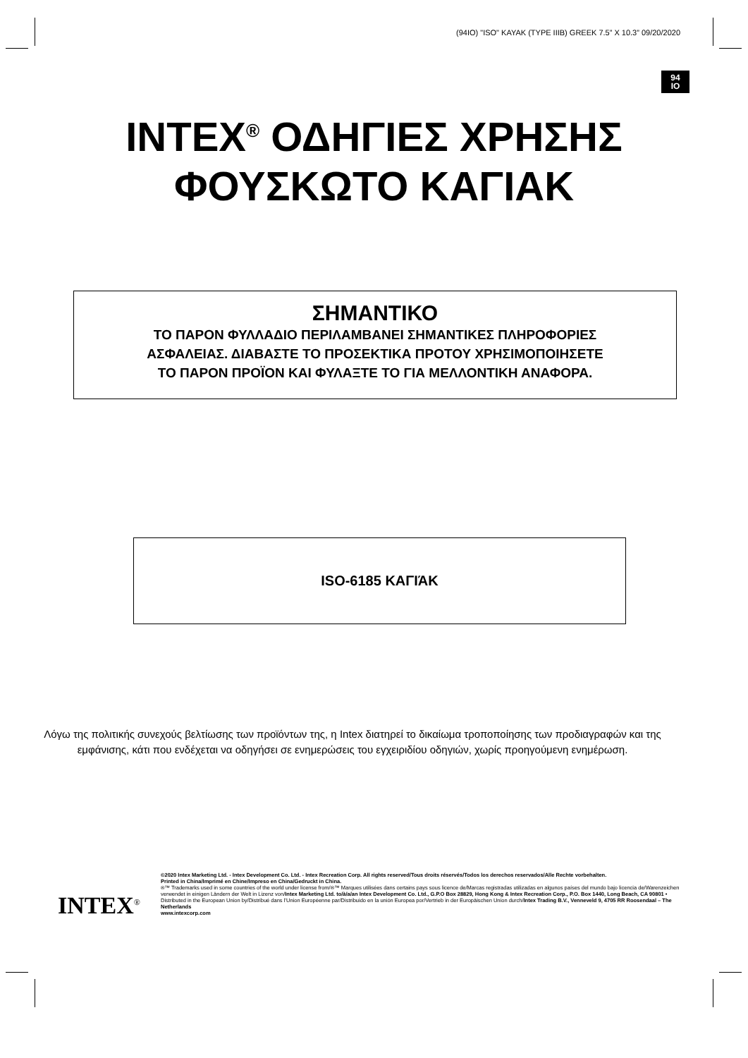(94IO) "ISO" KAYAK (TYPE IIIB) GREEK 7.5” X 10.3” 09/20/2020
94
IO
INTEX<sup>®</sup> ΟΔΗΓΙΕΣ ΧΡΗΣΗΣ
ΦΟΥΣΚΩΤΟ ΚΑΓΙΑΚ
ΣΗΜΑΝΤΙΚΟ
ΤΟ ΠΑΡΟΝ ΦΥΛΛΑΔΙΟ ΠΕΡΙΛΑΜΒΑΝΕΙ ΣΗΜΑΝΤΙΚΕΣ ΠΛΗΡΟΦΟΡΙΕΣ
ΑΣΦΑΛΕΙΑΣ. ΔΙΑΒΑΣΤΕ ΤΟ ΠΡΟΣΕΚΤΙΚΑ ΠΡΟΤΟΥ ΧΡΗΣΙΜΟΠΟΙΗΣΕΤΕ
ΤΟ ΠΑΡΟΝ ΠΡΟΪΟΝ ΚΑΙ ΦΥΛΑΞΤΕ ΤΟ ΓΙΑ ΜΕΛΛΟΝΤΙΚΗ ΑΝΑΦΟΡΑ.
ISO-6185 ΚΑΓΙΆΚ
Λόγω της πολιτικής συνεχούς βελτίωσης των προϊόντων της, η Intex διατηρεί το δικαίωμα τροποποίησης των προδιαγραφών και της εμφάνισης, κάτι που ενδέχεται να οδηγήσει σε ενημερώσεις του εγχειριδίου οδηγιών, χωρίς προηγούμενη ενημέρωση.
INTEX<sup>®</sup>
©2020 Intex Marketing Ltd. - Intex Development Co. Ltd. - Intex Recreation Corp. All rights reserved/Tous droits réservés/Todos los derechos reservados/Alle Rechte vorbehalten.
Printed in China/Imprimé en Chine/Impreso en China/Gedruckt in China.
®™ Trademarks used in some countries of the world under license from/®™ Marques utilisées dans certains pays sous licence de/Marcas registradas utilizadas en algunos países del mundo bajo licencia de/Warenzeichen verwendet in einigen Ländern der Welt in Lizenz von/Intex Marketing Ltd. to/à/a/an Intex Development Co. Ltd., G.P.O Box 28829, Hong Kong & Intex Recreation Corp., P.O. Box 1440, Long Beach, CA 90801 • Distributed in the European Union by/Distribué dans l’Union Européenne par/Distribuido en la unión Europea por/Vertrieb in der Europäischen Union durch/Intex Trading B.V., Venneveld 9, 4705 RR Roosendaal – The Netherlands
www.intexcorp.com